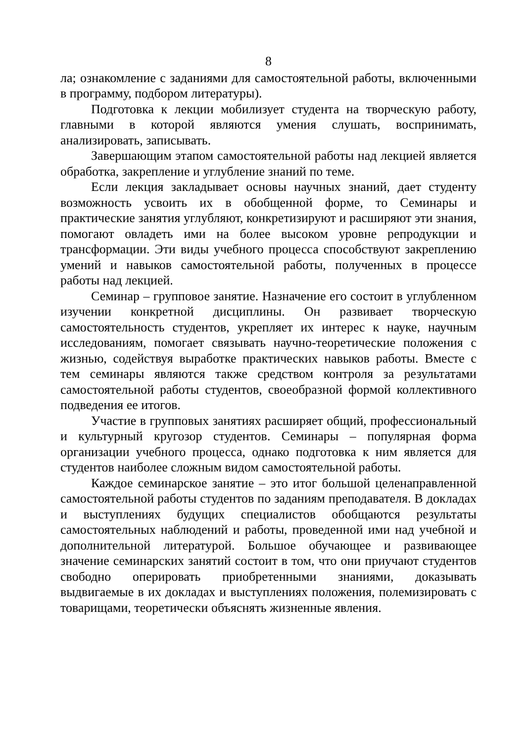8
ла; ознакомление с заданиями для самостоятельной работы, включенными в программу, подбором литературы).
Подготовка к лекции мобилизует студента на творческую работу, главными в которой являются умения слушать, воспринимать, анализировать, записывать.
Завершающим этапом самостоятельной работы над лекцией является обработка, закрепление и углубление знаний по теме.
Если лекция закладывает основы научных знаний, дает студенту возможность усвоить их в обобщенной форме, то Семинары и практические занятия углубляют, конкретизируют и расширяют эти знания, помогают овладеть ими на более высоком уровне репродукции и трансформации. Эти виды учебного процесса способствуют закреплению умений и навыков самостоятельной работы, полученных в процессе работы над лекцией.
Семинар – групповое занятие. Назначение его состоит в углубленном изучении конкретной дисциплины. Он развивает творческую самостоятельность студентов, укрепляет их интерес к науке, научным исследованиям, помогает связывать научно-теоретические положения с жизнью, содействуя выработке практических навыков работы. Вместе с тем семинары являются также средством контроля за результатами самостоятельной работы студентов, своеобразной формой коллективного подведения ее итогов.
Участие в групповых занятиях расширяет общий, профессиональный и культурный кругозор студентов. Семинары – популярная форма организации учебного процесса, однако подготовка к ним является для студентов наиболее сложным видом самостоятельной работы.
Каждое семинарское занятие – это итог большой целенаправленной самостоятельной работы студентов по заданиям преподавателя. В докладах и выступлениях будущих специалистов обобщаются результаты самостоятельных наблюдений и работы, проведенной ими над учебной и дополнительной литературой. Большое обучающее и развивающее значение семинарских занятий состоит в том, что они приучают студентов свободно оперировать приобретенными знаниями, доказывать выдвигаемые в их докладах и выступлениях положения, полемизировать с товарищами, теоретически объяснять жизненные явления.